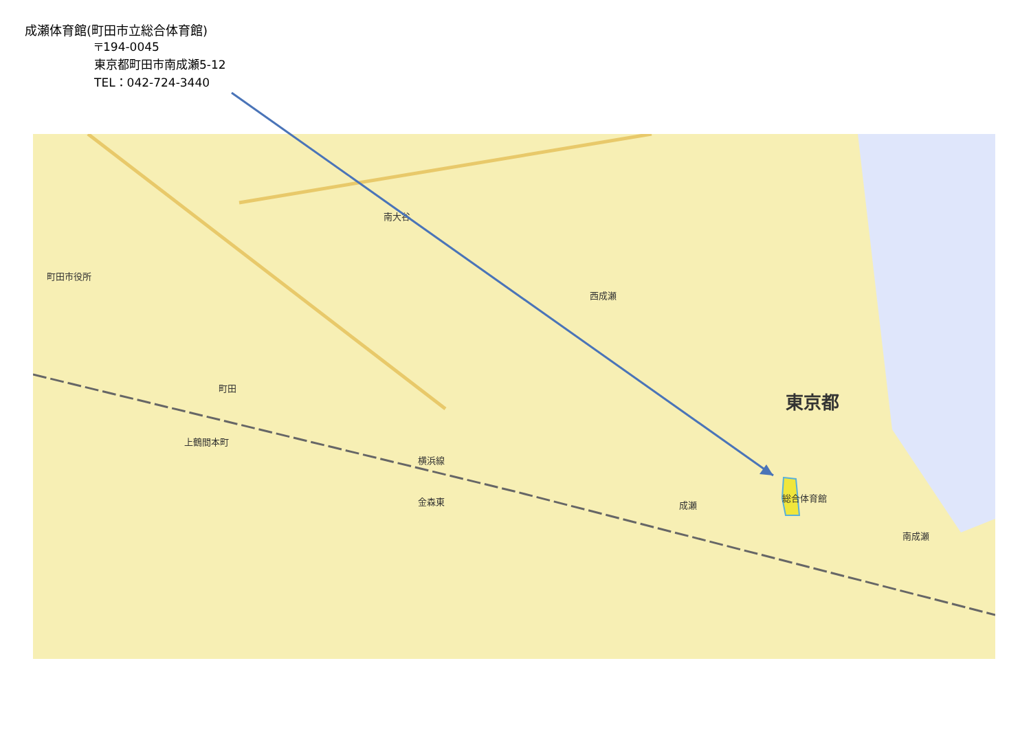成瀬体育館(町田市立総合体育館)
〒194-0045
東京都町田市南成瀬5-12
TEL：042-724-3440
町田市役所
町田
南大谷
西成瀬
東京都
金森東 成瀬
総合体育館
南成瀬
横浜線
上鶴間本町